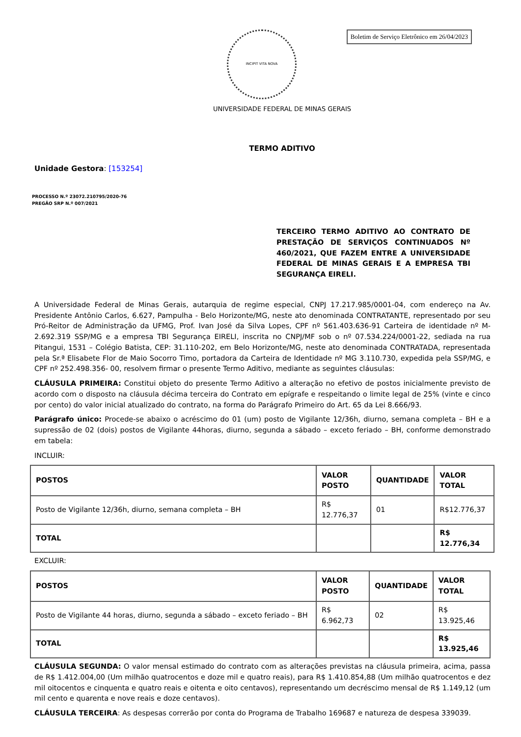Boletim de Serviço Eletrônico em 26/04/2023
INCIPIT VITA NOVA
UNIVERSIDADE FEDERAL DE MINAS GERAIS
TERMO ADITIVO
Unidade Gestora: [153254]
PROCESSO N.º 23072.210795/2020-76
PREGÃO SRP N.º 007/2021
TERCEIRO TERMO ADITIVO AO CONTRATO DE PRESTAÇÃO DE SERVIÇOS CONTINUADOS Nº 460/2021, QUE FAZEM ENTRE A UNIVERSIDADE FEDERAL DE MINAS GERAIS E A EMPRESA TBI SEGURANÇA EIRELI.
A Universidade Federal de Minas Gerais, autarquia de regime especial, CNPJ 17.217.985/0001-04, com endereço na Av. Presidente Antônio Carlos, 6.627, Pampulha - Belo Horizonte/MG, neste ato denominada CONTRATANTE, representado por seu Pró-Reitor de Administração da UFMG, Prof. Ivan José da Silva Lopes, CPF nº 561.403.636-91 Carteira de identidade nº M-2.692.319 SSP/MG e a empresa TBI Segurança EIRELI, inscrita no CNPJ/MF sob o nº 07.534.224/0001-22, sediada na rua Pitangui, 1531 – Colégio Batista, CEP: 31.110-202, em Belo Horizonte/MG, neste ato denominada CONTRATADA, representada pela Sr.ª Elisabete Flor de Maio Socorro Timo, portadora da Carteira de Identidade nº MG 3.110.730, expedida pela SSP/MG, e CPF nº 252.498.356- 00, resolvem firmar o presente Termo Aditivo, mediante as seguintes cláusulas:
CLÁUSULA PRIMEIRA: Constitui objeto do presente Termo Aditivo a alteração no efetivo de postos inicialmente previsto de acordo com o disposto na cláusula décima terceira do Contrato em epígrafe e respeitando o limite legal de 25% (vinte e cinco por cento) do valor inicial atualizado do contrato, na forma do Parágrafo Primeiro do Art. 65 da Lei 8.666/93.
Parágrafo único: Procede-se abaixo o acréscimo do 01 (um) posto de Vigilante 12/36h, diurno, semana completa – BH e a supressão de 02 (dois) postos de Vigilante 44horas, diurno, segunda a sábado – exceto feriado – BH, conforme demonstrado em tabela:
INCLUIR:
| POSTOS | VALOR POSTO | QUANTIDADE | VALOR TOTAL |
| --- | --- | --- | --- |
| Posto de Vigilante 12/36h, diurno, semana completa – BH | R$ 12.776,37 | 01 | R$12.776,37 |
| TOTAL | | | R$ 12.776,34 |
EXCLUIR:
| POSTOS | VALOR POSTO | QUANTIDADE | VALOR TOTAL |
| --- | --- | --- | --- |
| Posto de Vigilante 44 horas, diurno, segunda a sábado – exceto feriado – BH | R$ 6.962,73 | 02 | R$ 13.925,46 |
| TOTAL | | | R$ 13.925,46 |
CLÁUSULA SEGUNDA: O valor mensal estimado do contrato com as alterações previstas na cláusula primeira, acima, passa de R$ 1.412.004,00 (Um milhão quatrocentos e doze mil e quatro reais), para R$ 1.410.854,88 (Um milhão quatrocentos e dez mil oitocentos e cinquenta e quatro reais e oitenta e oito centavos), representando um decréscimo mensal de R$ 1.149,12 (um mil cento e quarenta e nove reais e doze centavos).
CLÁUSULA TERCEIRA: As despesas correrão por conta do Programa de Trabalho 169687 e natureza de despesa 339039.